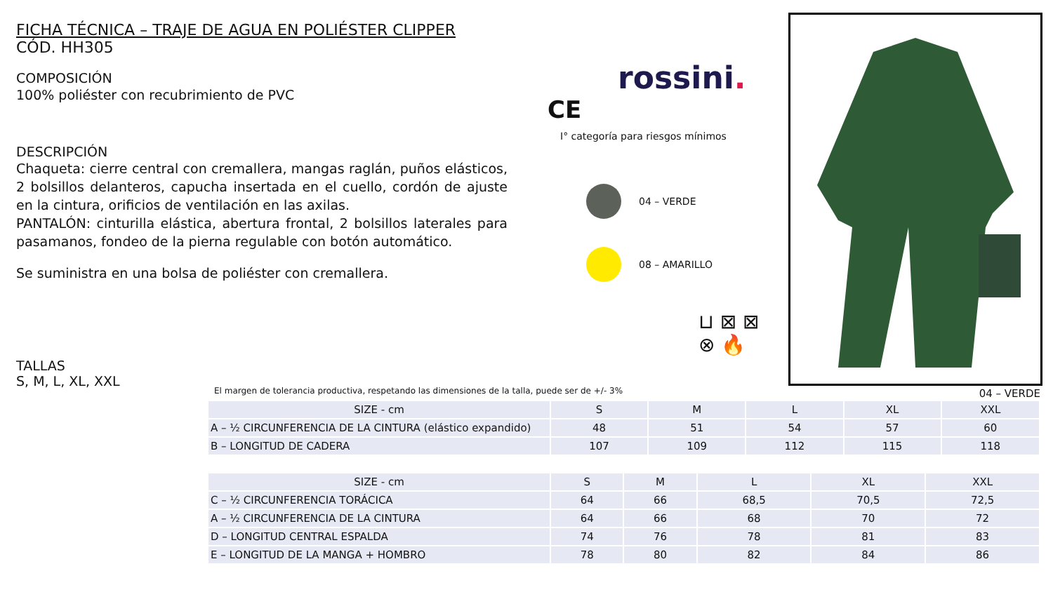FICHA TÉCNICA – TRAJE DE AGUA EN POLIÉSTER CLIPPER
CÓD. HH305
COMPOSICIÓN
100% poliéster con recubrimiento de PVC
DESCRIPCIÓN
Chaqueta: cierre central con cremallera, mangas raglán, puños elásticos, 2 bolsillos delanteros, capucha insertada en el cuello, cordón de ajuste en la cintura, orificios de ventilación en las axilas.
PANTALÓN: cinturilla elástica, abertura frontal, 2 bolsillos laterales para pasamanos, fondeo de la pierna regulable con botón automático.
Se suministra en una bolsa de poliéster con cremallera.
rossini.
CE
I° categoría para riesgos mínimos
04 – VERDE
08 – AMARILLO
⊔ ⊠ ⊠
⊗ 🔥
TALLAS
S, M, L, XL, XXL
El margen de tolerancia productiva, respetando las dimensiones de la talla, puede ser de +/- 3%
04 – VERDE
| SIZE - cm | S | M | L | XL | XXL |
| --- | --- | --- | --- | --- | --- |
| A – ½ CIRCUNFERENCIA DE LA CINTURA (elástico expandido) | 48 | 51 | 54 | 57 | 60 |
| B – LONGITUD DE CADERA | 107 | 109 | 112 | 115 | 118 |
| SIZE - cm | S | M | L | XL | XXL |
| --- | --- | --- | --- | --- | --- |
| C – ½ CIRCUNFERENCIA TORÁCICA | 64 | 66 | 68,5 | 70,5 | 72,5 |
| A – ½ CIRCUNFERENCIA DE LA CINTURA | 64 | 66 | 68 | 70 | 72 |
| D – LONGITUD CENTRAL ESPALDA | 74 | 76 | 78 | 81 | 83 |
| E – LONGITUD DE LA MANGA + HOMBRO | 78 | 80 | 82 | 84 | 86 |